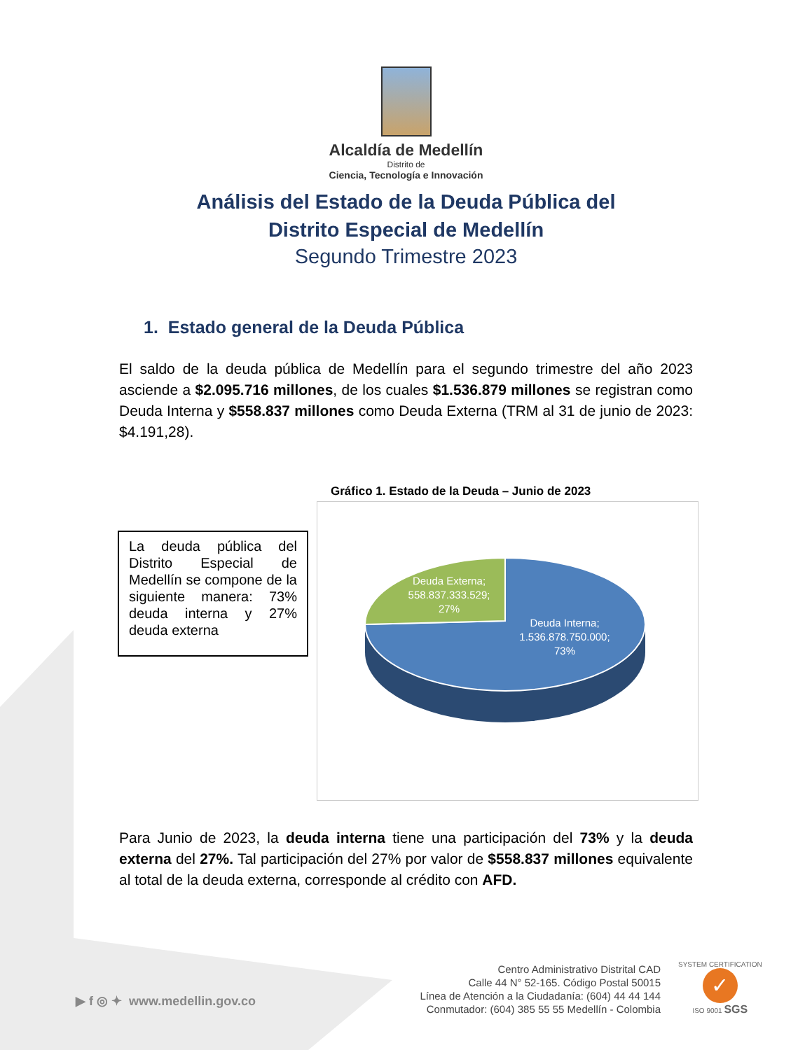Alcaldía de Medellín
Distrito de
Ciencia, Tecnología e Innovación
Análisis del Estado de la Deuda Pública del
Distrito Especial de Medellín
Segundo Trimestre 2023
1. Estado general de la Deuda Pública
El saldo de la deuda pública de Medellín para el segundo trimestre del año 2023 asciende a $2.095.716 millones, de los cuales $1.536.879 millones se registran como Deuda Interna y $558.837 millones como Deuda Externa (TRM al 31 de junio de 2023: $4.191,28).
Gráfico 1. Estado de la Deuda – Junio de 2023
La deuda pública del Distrito Especial de Medellín se compone de la siguiente manera: 73% deuda interna y 27% deuda externa
Deuda Externa; 558.837.333.529; 27%
Deuda Interna; 1.536.878.750.000; 73%
Para Junio de 2023, la deuda interna tiene una participación del 73% y la deuda externa del 27%. Tal participación del 27% por valor de $558.837 millones equivalente al total de la deuda externa, corresponde al crédito con AFD.
▶ f ◎ ✦ www.medellin.gov.co
Centro Administrativo Distrital CAD
Calle 44 N° 52-165. Código Postal 50015
Línea de Atención a la Ciudadanía: (604) 44 44 144
Conmutador: (604) 385 55 55 Medellín - Colombia
SYSTEM CERTIFICATION
✓
ISO 9001 SGS